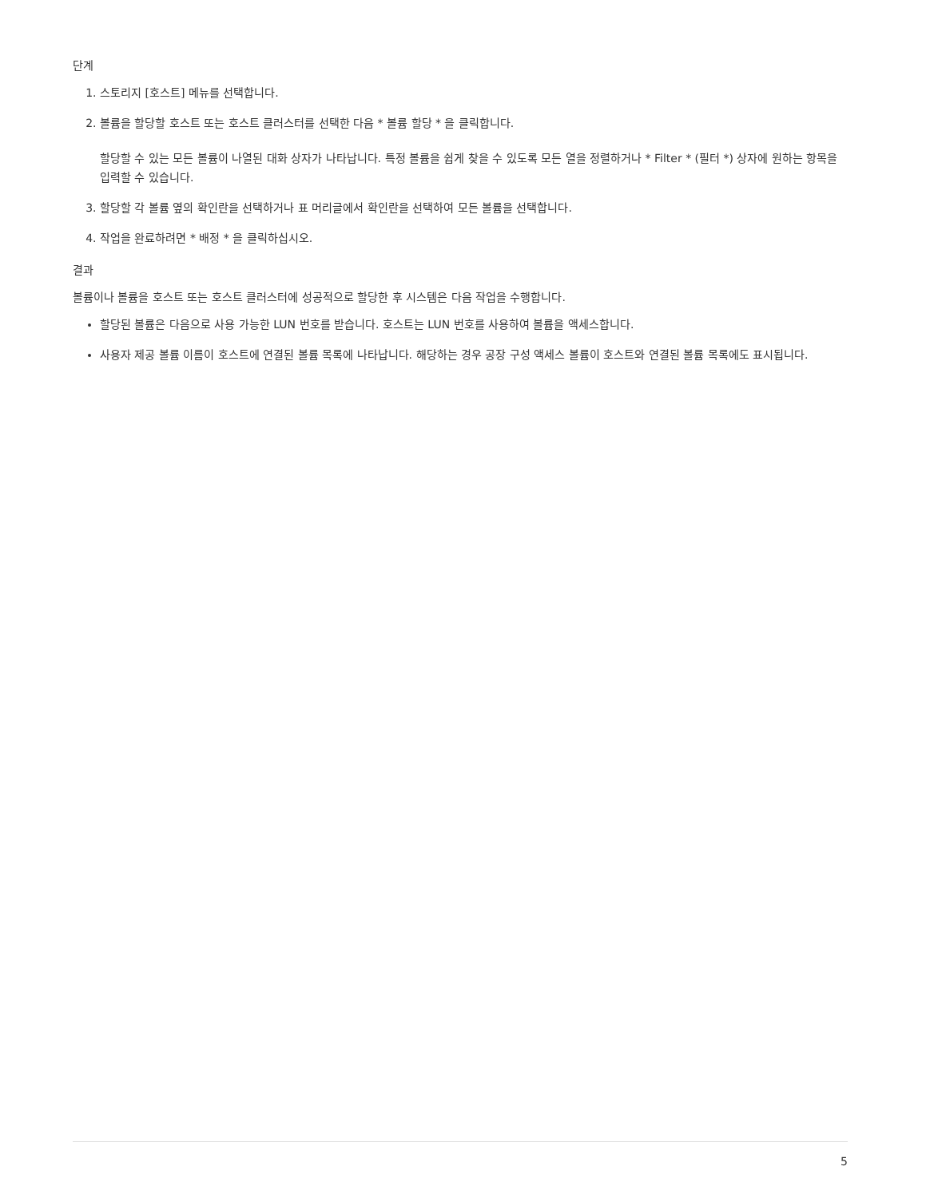단계
1. 스토리지 [호스트] 메뉴를 선택합니다.
2. 볼륨을 할당할 호스트 또는 호스트 클러스터를 선택한 다음 * 볼륨 할당 * 을 클릭합니다.
할당할 수 있는 모든 볼륨이 나열된 대화 상자가 나타납니다. 특정 볼륨을 쉽게 찾을 수 있도록 모든 열을 정렬하거나 * Filter * (필터 *) 상자에 원하는 항목을 입력할 수 있습니다.
3. 할당할 각 볼륨 옆의 확인란을 선택하거나 표 머리글에서 확인란을 선택하여 모든 볼륨을 선택합니다.
4. 작업을 완료하려면 * 배정 * 을 클릭하십시오.
결과
볼륨이나 볼륨을 호스트 또는 호스트 클러스터에 성공적으로 할당한 후 시스템은 다음 작업을 수행합니다.
할당된 볼륨은 다음으로 사용 가능한 LUN 번호를 받습니다. 호스트는 LUN 번호를 사용하여 볼륨을 액세스합니다.
사용자 제공 볼륨 이름이 호스트에 연결된 볼륨 목록에 나타납니다. 해당하는 경우 공장 구성 액세스 볼륨이 호스트와 연결된 볼륨 목록에도 표시됩니다.
5